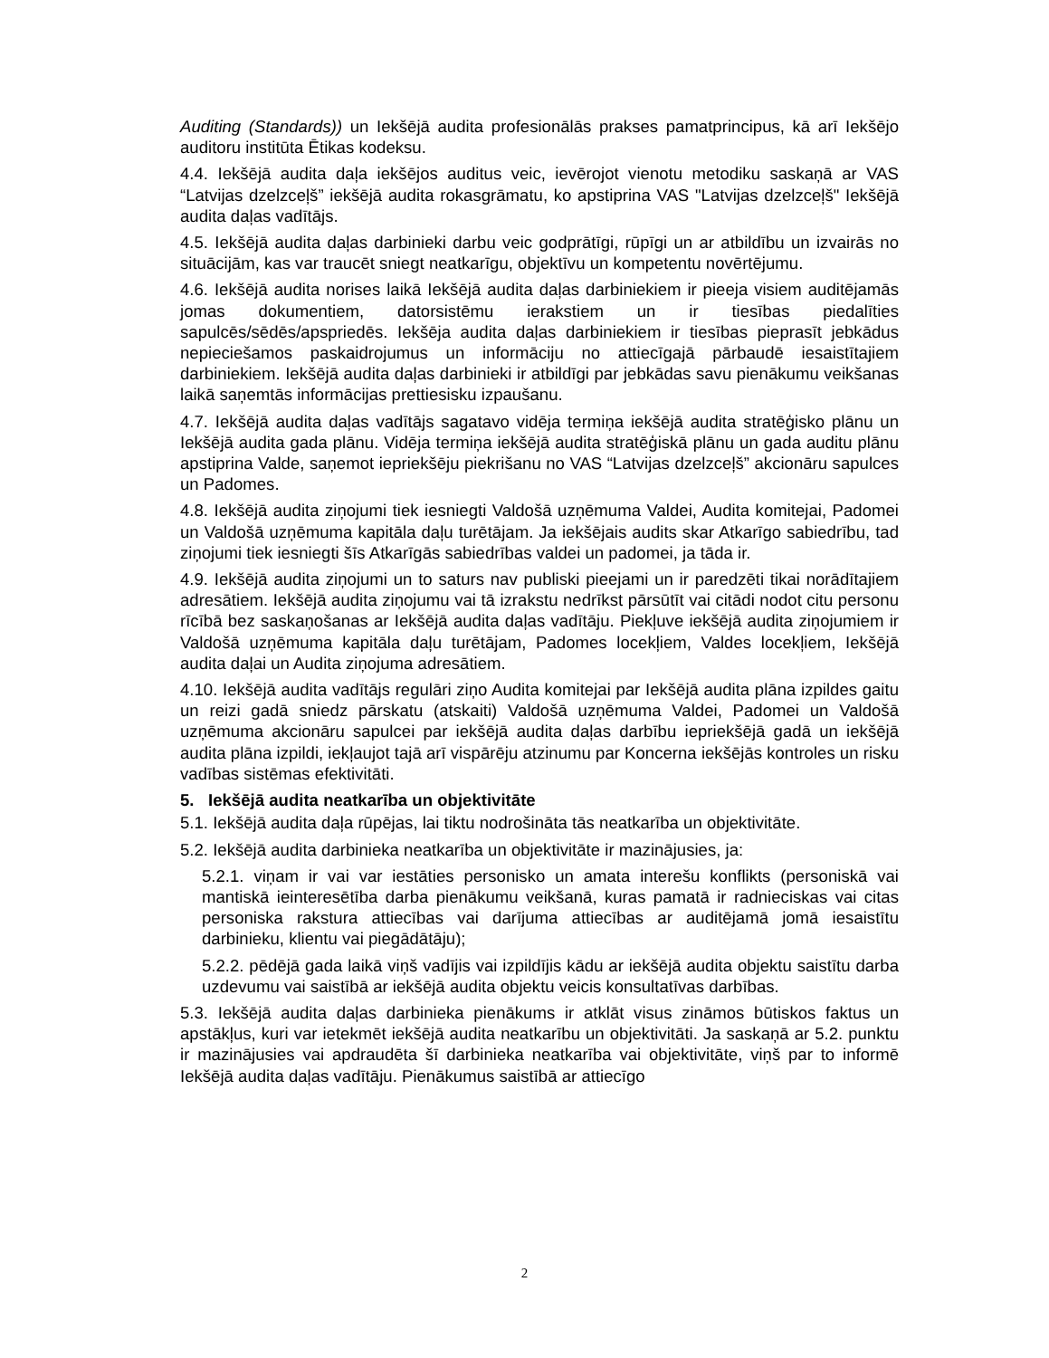Auditing (Standards)) un Iekšējā audita profesionālās prakses pamatprincipus, kā arī Iekšējo auditoru institūta Ētikas kodeksu.
4.4. Iekšējā audita daļa iekšējos auditus veic, ievērojot vienotu metodiku saskaņā ar VAS “Latvijas dzelzceļš” iekšējā audita rokasgrāmatu, ko apstiprina VAS "Latvijas dzelzceļš" Iekšējā audita daļas vadītājs.
4.5. Iekšējā audita daļas darbinieki darbu veic godprātīgi, rūpīgi un ar atbildību un izvairās no situācijām, kas var traucēt sniegt neatkarīgu, objektīvu un kompetentu novērtējumu.
4.6. Iekšējā audita norises laikā Iekšējā audita daļas darbiniekiem ir pieeja visiem auditējamās jomas dokumentiem, datorsistēmu ierakstiem un ir tiesības piedalīties sapulcēs/sēdēs/apspriedēs. Iekšēja audita daļas darbiniekiem ir tiesības pieprasīt jebkādus nepieciešamos paskaidrojumus un informāciju no attiecīgajā pārbaudē iesaistītajiem darbiniekiem. Iekšējā audita daļas darbinieki ir atbildīgi par jebkādas savu pienākumu veikšanas laikā saņemtās informācijas prettiesisku izpaušanu.
4.7. Iekšējā audita daļas vadītājs sagatavo vidēja termiņa iekšējā audita stratēģisko plānu un Iekšējā audita gada plānu. Vidēja termiņa iekšējā audita stratēģiskā plānu un gada auditu plānu apstiprina Valde, saņemot iepriekšēju piekrišanu no VAS “Latvijas dzelzceļš” akcionāru sapulces un Padomes.
4.8. Iekšējā audita ziņojumi tiek iesniegti Valdošā uzņēmuma Valdei, Audita komitejai, Padomei un Valdošā uzņēmuma kapitāla daļu turētājam. Ja iekšējais audits skar Atkarīgo sabiedrību, tad ziņojumi tiek iesniegti šīs Atkarīgās sabiedrības valdei un padomei, ja tāda ir.
4.9. Iekšējā audita ziņojumi un to saturs nav publiski pieejami un ir paredzēti tikai norādītajiem adresātiem. Iekšējā audita ziņojumu vai tā izrakstu nedrīkst pārsūtīt vai citādi nodot citu personu rīcībā bez saskaņošanas ar Iekšējā audita daļas vadītāju. Piekļuve iekšējā audita ziņojumiem ir Valdošā uzņēmuma kapitāla daļu turētājam, Padomes locekļiem, Valdes locekļiem, Iekšējā audita daļai un Audita ziņojuma adresātiem.
4.10. Iekšējā audita vadītājs regulāri ziņo Audita komitejai par Iekšējā audita plāna izpildes gaitu un reizi gadā sniedz pārskatu (atskaiti) Valdošā uzņēmuma Valdei, Padomei un Valdošā uzņēmuma akcionāru sapulcei par iekšējā audita daļas darbību iepriekšējā gadā un iekšējā audita plāna izpildi, iekļaujot tajā arī vispārēju atzinumu par Koncerna iekšējās kontroles un risku vadības sistēmas efektivitāti.
5. Iekšējā audita neatkarība un objektivitāte
5.1. Iekšējā audita daļa rūpējas, lai tiktu nodrošināta tās neatkarība un objektivitāte.
5.2. Iekšējā audita darbinieka neatkarība un objektivitāte ir mazinājusies, ja:
5.2.1. viņam ir vai var iestāties personisko un amata interešu konflikts (personiskā vai mantiskā ieinteresētība darba pienākumu veikšanā, kuras pamatā ir radnieciskas vai citas personiska rakstura attiecības vai darījuma attiecības ar auditējamā jomā iesaistītu darbinieku, klientu vai piegādātāju);
5.2.2. pēdējā gada laikā viņš vadījis vai izpildījis kādu ar iekšējā audita objektu saistītu darba uzdevumu vai saistībā ar iekšējā audita objektu veicis konsultatīvas darbības.
5.3. Iekšējā audita daļas darbinieka pienākums ir atklāt visus zināmos būtiskos faktus un apstākļus, kuri var ietekmēt iekšējā audita neatkarību un objektivitāti. Ja saskaņā ar 5.2. punktu ir mazinājusies vai apdraudēta šī darbinieka neatkarība vai objektivitāte, viņš par to informē Iekšējā audita daļas vadītāju. Pienākumus saistībā ar attiecīgo
2